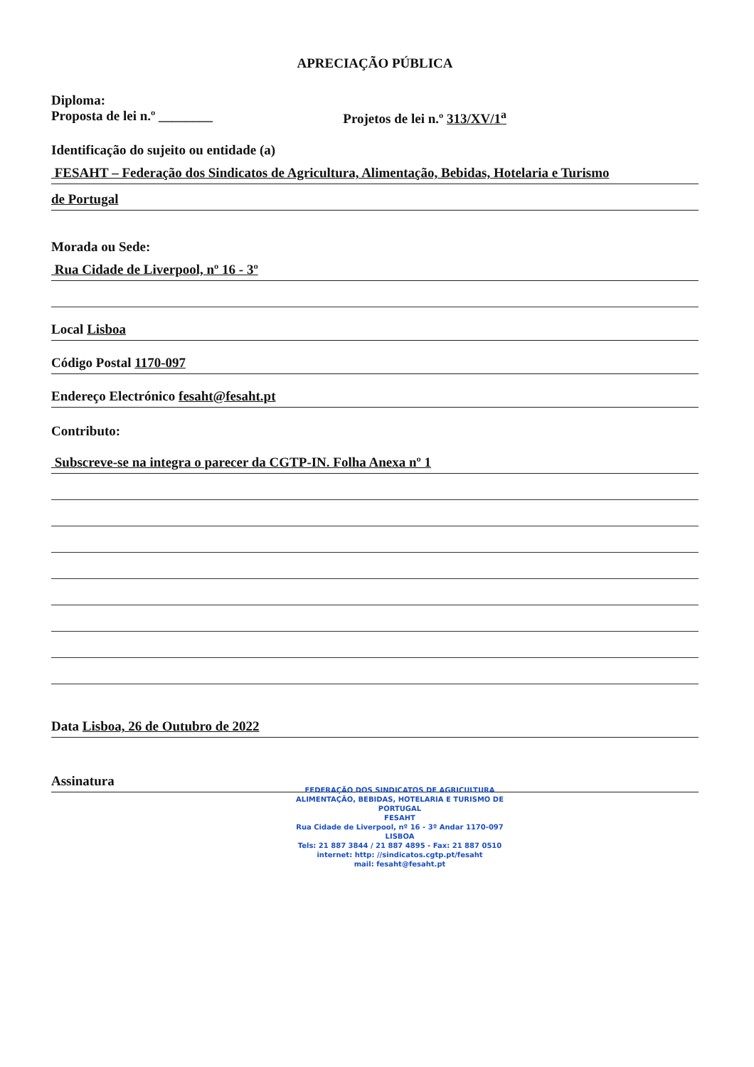APRECIAÇÃO PÚBLICA
Diploma:
Proposta de lei n.º ________ Projetos de lei n.º 313/XV/1<sup>a</sup>
Identificação do sujeito ou entidade (a)
FESAHT – Federação dos Sindicatos de Agricultura, Alimentação, Bebidas, Hotelaria e Turismo
de Portugal
Morada ou Sede:
Rua Cidade de Liverpool, nº 16 - 3º
Local Lisboa
Código Postal 1170-097
Endereço Electrónico fesaht@fesaht.pt
Contributo:
Subscreve-se na integra o parecer da CGTP-IN. Folha Anexa nº 1
Data Lisboa, 26 de Outubro de 2022
Assinatura
FEDERAÇÃO DOS SINDICATOS DE AGRICULTURA
ALIMENTAÇÃO, BEBIDAS, HOTELARIA E TURISMO DE PORTUGAL
FESAHT
Rua Cidade de Liverpool, nº 16 - 3º Andar 1170-097 LISBOA
Tels: 21 887 3844 / 21 887 4895 - Fax: 21 887 0510
internet: http: //sindicatos.cgtp.pt/fesaht
mail: fesaht@fesaht.pt